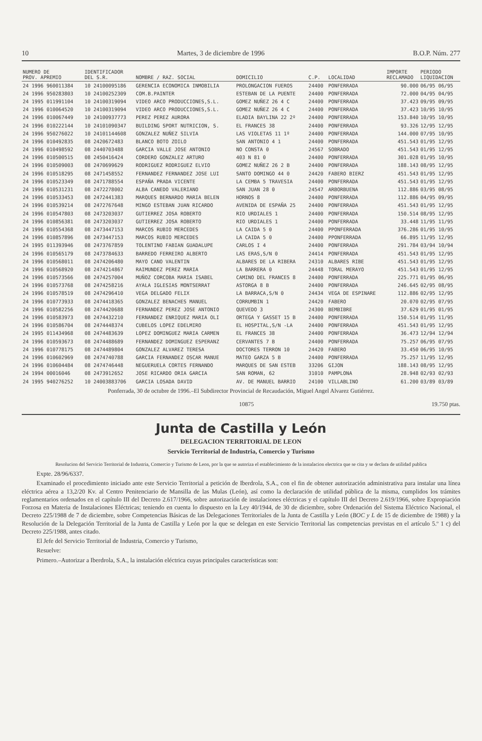10 Martes, 3 de diciembre de 1996 B.O.P. Núm. 277
| NUMERO DE PROV. APREMIO | IDENTIFICADOR DEL S.R. | NOMBRE / RAZ. SOCIAL | DOMICILIO | C.P. | LOCALIDAD | IMPORTE RECLAMADO | PERIODO LIQUIDACION |
| --- | --- | --- | --- | --- | --- | --- | --- |
| 24 1996 960011384 | 10 24100095186 | GERENCIA ECONOMICA INMOBILIA | PROLONGACION FUEROS | 24400 | PONFERRADA | 90.000 | 06/95 06/95 |
| 24 1996 950283803 | 10 24100252309 | COM.B.PAINTER | ESTEBAN DE LA PUENTE | 24400 | PONFERRADA | 72.000 | 04/95 04/95 |
| 24 1995 011991104 | 10 24100319094 | VIDEO ARCO PRODUCCIONES,S.L. | GOMEZ NUÑEZ 26 4 C | 24400 | PONFERRADA | 37.423 | 09/95 09/95 |
| 24 1996 010064520 | 10 24100319094 | VIDEO ARCO PRODUCCIONES,S.L. | GOMEZ NUÑEZ 26 4 C | 24400 | PONFERRADA | 37.423 | 10/95 10/95 |
| 24 1996 010067449 | 10 24100937773 | PEREZ PEREZ AURORA | ELADIA BAYLINA 22 2º | 24400 | PONFERRADA | 153.840 | 10/95 10/95 |
| 24 1996 010222144 | 10 24101090347 | BUILDING SPORT NUTRICION, S. | EL FRANCES 38 | 24400 | PONFERRADA | 93.326 | 12/95 12/95 |
| 24 1996 950276022 | 10 24101144608 | GONZALEZ NUÑEZ SILVIA | LAS VIOLETAS 11 1º | 24400 | PONFERRADA | 144.000 | 07/95 10/95 |
| 24 1996 010492835 | 08 2420672483 | BLANCO BOTO ZOILO | SAN ANTONIO 4 1 | 24400 | PONFERRADA | 451.543 | 01/95 12/95 |
| 24 1996 010498592 | 08 2440703488 | GARCIA VALLE JOSE ANTONIO | NO CONSTA 0 | 24567 | SOBRADO | 451.543 | 01/95 12/95 |
| 24 1996 010500515 | 08 2450416424 | CORDERO GONZALEZ ARTURO | 403 N 81 0 | 24400 | PONFERRADA | 301.028 | 01/95 10/95 |
| 24 1996 010509003 | 08 2470699629 | RODRIGUEZ RODRIGUEZ ELVIO | GOMEZ NUÑEZ 26 2 B | 24400 | PONFERRADA | 188.143 | 08/95 12/95 |
| 24 1996 010518295 | 08 2471458552 | FERNANDEZ FERNANDEZ JOSE LUI | SANTO DOMINGO 44 0 | 24420 | FABERO BIERZ | 451.543 | 01/95 12/95 |
| 24 1996 010523349 | 08 2471788554 | ESPAÑA PRADA VICENTE | LA CEMBA 5 TRAVESIA | 24400 | PONFERRADA | 451.543 | 01/95 12/95 |
| 24 1996 010531231 | 08 2472278002 | ALBA CANEDO VALERIANO | SAN JUAN 28 0 | 24547 | ARBORBUENA | 112.886 | 03/95 08/95 |
| 24 1996 010533453 | 08 2472441383 | MARQUES BERNARDO MARIA BELEN | HORNOS 8 | 24400 | PONFERRADA | 112.886 | 04/95 09/95 |
| 24 1996 010539214 | 08 2472767648 | MINGO ESTEBAN JUAN RICARDO | AVENIDA DE ESPAÑA 25 | 24400 | PONFERRADA | 451.543 | 01/95 12/95 |
| 24 1996 010547803 | 08 2473203037 | GUTIERREZ JOSA ROBERTO | RIO URDIALES 1 | 24400 | PONFERRADA | 150.514 | 08/95 12/95 |
| 24 1996 010856381 | 08 2473203037 | GUTIERREZ JOSA ROBERTO | RIO URDIALES 1 | 24400 | PONFERRADA | 33.448 | 11/95 11/95 |
| 24 1996 010554368 | 08 2473447153 | MARCOS RUBIO MERCEDES | LA CAIDA 5 0 | 24400 | PPONFERRADA | 376.286 | 01/95 10/95 |
| 24 1996 010857896 | 08 2473447153 | MARCOS RUBIO MERCEDES | LA CAIDA 5 0 | 24400 | PPONFERRADA | 66.895 | 11/95 12/95 |
| 24 1995 011393946 | 08 2473767859 | TOLENTINO FABIAN GUADALUPE | CARLOS I 4 | 24400 | PONFERRADA | 291.784 | 03/94 10/94 |
| 24 1996 010565179 | 08 2473784633 | BARREDO FERREIRO ALBERTO | LAS ERAS,S/N 0 | 24414 | PONFERRADA | 451.543 | 01/95 12/95 |
| 24 1996 010568011 | 08 2474206480 | MAYO CANO VALENTIN | ALBARES DE LA RIBERA | 24310 | ALBARES RIBE | 451.543 | 01/95 12/95 |
| 24 1996 010568920 | 08 2474214867 | RAIMUNDEZ PEREZ MARIA | LA BARRERA 0 | 24448 | TORAL MERAYO | 451.543 | 01/95 12/95 |
| 24 1996 010573566 | 08 2474257004 | MUÑOZ CORCOBA MARIA ISABEL | CAMINO DEL FRANCES 8 | 24400 | PONFERRADA | 225.771 | 01/95 06/95 |
| 24 1996 010573768 | 08 2474258216 | AYALA IGLESIAS MONTSERRAT | ASTORGA 8 B | 24400 | PONFERRADA | 246.645 | 02/95 08/95 |
| 24 1996 010578519 | 08 2474296410 | VEGA DELGADO FELIX | LA BARRACA,S/N 0 | 24434 | VEGA DE ESPINARE | 112.886 | 02/95 12/95 |
| 24 1996 010773933 | 08 2474418365 | GONZALEZ BENACHES MANUEL | CORRUMBIN 1 | 24420 | FABERO | 20.070 | 02/95 07/95 |
| 24 1996 010582256 | 08 2474420688 | FERNANDEZ PEREZ JOSE ANTONIO | QUEVEDO 3 | 24300 | BEMBIBRE | 37.629 | 01/95 01/95 |
| 24 1996 010583973 | 08 2474432210 | FERNANDEZ ENRIQUEZ MARIA OLI | ORTEGA Y GASSET 15 B | 24400 | PONFERRADA | 150.514 | 01/95 11/95 |
| 24 1996 010586704 | 08 2474448374 | CUBELOS LOPEZ EDELMIRO | EL HOSPITAL,S/N -LA | 24400 | PONFERRADA | 451.543 | 01/95 12/95 |
| 24 1995 011434968 | 08 2474483639 | LOPEZ DOMINGUEZ MARIA CARMEN | EL FRANCES 38 | 24400 | PONFERRADA | 36.473 | 12/94 12/94 |
| 24 1996 010593673 | 08 2474488689 | FERNANDEZ DOMINGUEZ ESPERANZ | CERVANTES 7 B | 24400 | PONFERRADA | 75.257 | 06/95 07/95 |
| 24 1996 010778175 | 08 2474489804 | GONZALEZ ALVAREZ TERESA | DOCTORES TERRON 10 | 24420 | FABERO | 33.450 | 06/95 10/95 |
| 24 1996 010602969 | 08 2474740788 | GARCIA FERNANDEZ OSCAR MANUE | MATEO GARZA 5 B | 24400 | PONFERRADA | 75.257 | 11/95 12/95 |
| 24 1996 010604484 | 08 2474746448 | NEGUERUELA CORTES FERNANDO | MARQUES DE SAN ESTEB | 33206 | GIJON | 188.143 | 08/95 12/95 |
| 24 1994 00016046 | 08 2473912652 | JOSE RICARDO ORIA GARCIA | SAN ROMAN, 62 | 31010 | PAMPLONA | 28.948 | 02/93 02/93 |
| 24 1995 940276252 | 10 24003883706 | GARCIA LOSADA DAVID | AV. DE MANUEL BARRIO | 24100 | VILLABLINO | 61.200 | 03/89 03/89 |
Ponferrada, 30 de octubre de 1996.–El Subdirector Provincial de Recaudación, Miguel Angel Alvarez Gutiérrez.
10875 19.750 ptas.
Junta de Castilla y León
DELEGACION TERRITORIAL DE LEON
Servicio Territorial de Industria, Comercio y Turismo
Resolucion del Servicio Territorial de Industria, Comercio y Turismo de Leon, por la que se autoriza el establecimiento de la instalacion electrica que se cita y se declara de utilidad publica
Expte. 28/96/6337.
Examinado el procedimiento iniciado ante este Servicio Territorial a petición de Iberdrola, S.A., con el fin de obtener autorización administrativa para instalar una línea eléctrica aérea a 13,2/20 Kv. al Centro Penitenciario de Mansilla de las Mulas (León), así como la declaración de utilidad pública de la misma, cumplidos los trámites reglamentarios ordenados en el capítulo III del Decreto 2.617/1966, sobre autorización de instalaciones eléctricas y el capítulo III del Decreto 2.619/1966, sobre Expropiación Forzosa en Materia de Instalaciones Eléctricas; teniendo en cuenta lo dispuesto en la Ley 40/1944, de 30 de diciembre, sobre Ordenación del Sistema Eléctrico Nacional, el Decreto 225/1988 de 7 de diciembre, sobre Competencias Básicas de las Delegaciones Territoriales de la Junta de Castilla y León (BOC y L de 15 de diciembre de 1988) y la Resolución de la Delegación Territorial de la Junta de Castilla y León por la que se delegan en este Servicio Territorial las competencias previstas en el artículo 5.º 1 c) del Decreto 225/1988, antes citado.
El Jefe del Servicio Territorial de Industria, Comercio y Turismo,
Resuelve:
Primero.–Autorizar a Iberdrola, S.A., la instalación eléctrica cuyas principales características son: